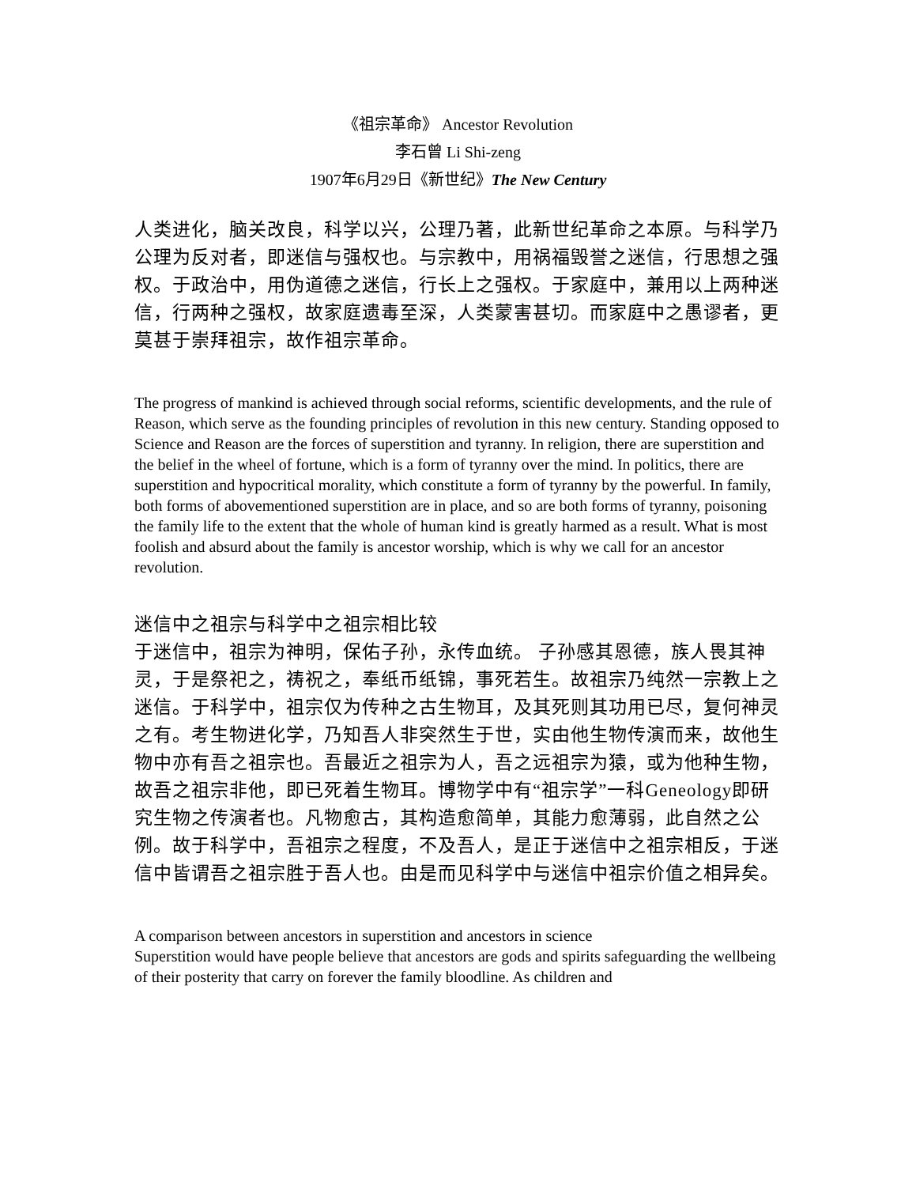《祖宗革命》 Ancestor Revolution
李石曾 Li Shi-zeng
1907年6月29日《新世纪》The New Century
人类进化，脑关改良，科学以兴，公理乃著，此新世纪革命之本原。与科学乃公理为反对者，即迷信与强权也。与宗教中，用祸福毁誉之迷信，行思想之强权。于政治中，用伪道德之迷信，行长上之强权。于家庭中，兼用以上两种迷信，行两种之强权，故家庭遗毒至深，人类蒙害甚切。而家庭中之愚谬者，更莫甚于崇拜祖宗，故作祖宗革命。
The progress of mankind is achieved through social reforms, scientific developments, and the rule of Reason, which serve as the founding principles of revolution in this new century. Standing opposed to Science and Reason are the forces of superstition and tyranny. In religion, there are superstition and the belief in the wheel of fortune, which is a form of tyranny over the mind. In politics, there are superstition and hypocritical morality, which constitute a form of tyranny by the powerful. In family, both forms of abovementioned superstition are in place, and so are both forms of tyranny, poisoning the family life to the extent that the whole of human kind is greatly harmed as a result. What is most foolish and absurd about the family is ancestor worship, which is why we call for an ancestor revolution.
迷信中之祖宗与科学中之祖宗相比较
于迷信中，祖宗为神明，保佑子孙，永传血统。 子孙感其恩德，族人畏其神灵，于是祭祀之，祷祝之，奉纸币纸锦，事死若生。故祖宗乃纯然一宗教上之迷信。于科学中，祖宗仅为传种之古生物耳，及其死则其功用已尽，复何神灵之有。考生物进化学，乃知吾人非突然生于世，实由他生物传演而来，故他生物中亦有吾之祖宗也。吾最近之祖宗为人，吾之远祖宗为猿，或为他种生物，故吾之祖宗非他，即已死着生物耳。博物学中有“祖宗学”一科Geneology即研究生物之传演者也。凡物愈古，其构造愈简单，其能力愈薄弱，此自然之公例。故于科学中，吾祖宗之程度，不及吾人，是正于迷信中之祖宗相反，于迷信中皆谓吾之祖宗胜于吾人也。由是而见科学中与迷信中祖宗价值之相异矣。
A comparison between ancestors in superstition and ancestors in science
Superstition would have people believe that ancestors are gods and spirits safeguarding the wellbeing of their posterity that carry on forever the family bloodline. As children and